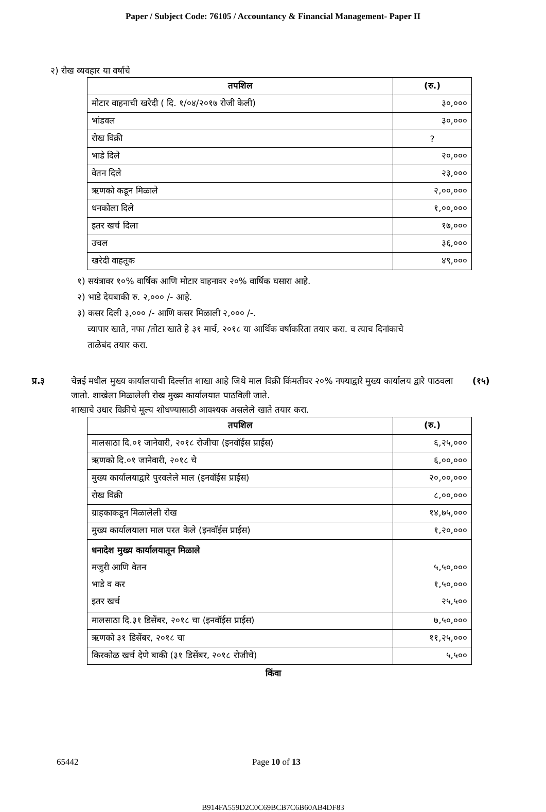Paper / Subject Code: 76105 / Accountancy & Financial Management- Paper II
२) रोख व्यवहार या वर्षाचे
| तपशिल | (रु.) |
| --- | --- |
| मोटार वाहनाची खरेदी ( दि. १/०४/२०१७ रोजी केली) | ३०,००० |
| भांडवल | ३०,००० |
| रोख विक्री | ? |
| भाडे दिले | २०,००० |
| वेतन दिले | २३,००० |
| ऋणको कडून मिळाले | २,००,००० |
| धनकोला दिले | १,००,००० |
| इतर खर्च दिला | १७,००० |
| उचल | ३६,००० |
| खरेदी वाहतूक | ४९,००० |
१) सयंत्रावर १०% वार्षिक आणि मोटार वाहनावर २०% वार्षिक घसारा आहे.
२) भाडे देयबाकी रु. २,००० /- आहे.
३) कसर दिली ३,००० /- आणि कसर मिळाली २,००० /-.
व्यापार खाते, नफा /तोटा खाते हे ३१ मार्च, २०१८ या आर्थिक वर्षाकरिता तयार करा. व त्याच दिनांकाचे
ताळेबंद तयार करा.
प्र.३ चेन्नई मधील मुख्य कार्यालयाची दिल्लीत शाखा आहे जिथे माल विक्री किंमतीवर २०% नफ्याद्वारे मुख्य कार्यालय द्वारे पाठवला जातो. शाखेला मिळालेली रोख मुख्य कार्यालयात पाठविली जाते.
शाखाचे उधार विक्रीचे मूल्य शोधण्यासाठी आवश्यक असलेले खाते तयार करा.
(१५)
| तपशिल | (रु.) |
| --- | --- |
| मालसाठा दि.०१ जानेवारी, २०१८ रोजीचा (इनवॉईस प्राईस) | ६,२५,००० |
| ऋणको दि.०१ जानेवारी, २०१८ चे | ६,००,००० |
| मुख्य कार्यालयाद्वारे पुरवलेले माल (इनवॉईस प्राईस) | २०,००,००० |
| रोख विक्री | ८,००,००० |
| ग्राहकाकडून मिळालेली रोख | १४,७५,००० |
| मुख्य कार्यालयाला माल परत केले (इनवॉईस प्राईस) | १,२०,००० |
| धनादेश मुख्य कार्यालयातून मिळाले मजुरी आणि वेतन भाडे व कर इतर खर्च | ५,५०,००० १,५०,००० २५,५०० |
| मालसाठा दि.३१ डिसेंबर, २०१८ चा (इनवॉईस प्राईस) | ७,५०,००० |
| ऋणको ३१ डिसेंबर, २०१८ चा | ११,२५,००० |
| किरकोळ खर्च देणे बाकी (३१ डिसेंबर, २०१८ रोजीचे) | ५,५०० |
किंवा
65442 Page 10 of 13
B914FA559D2C0C69BCB7C6B60AB4DF83